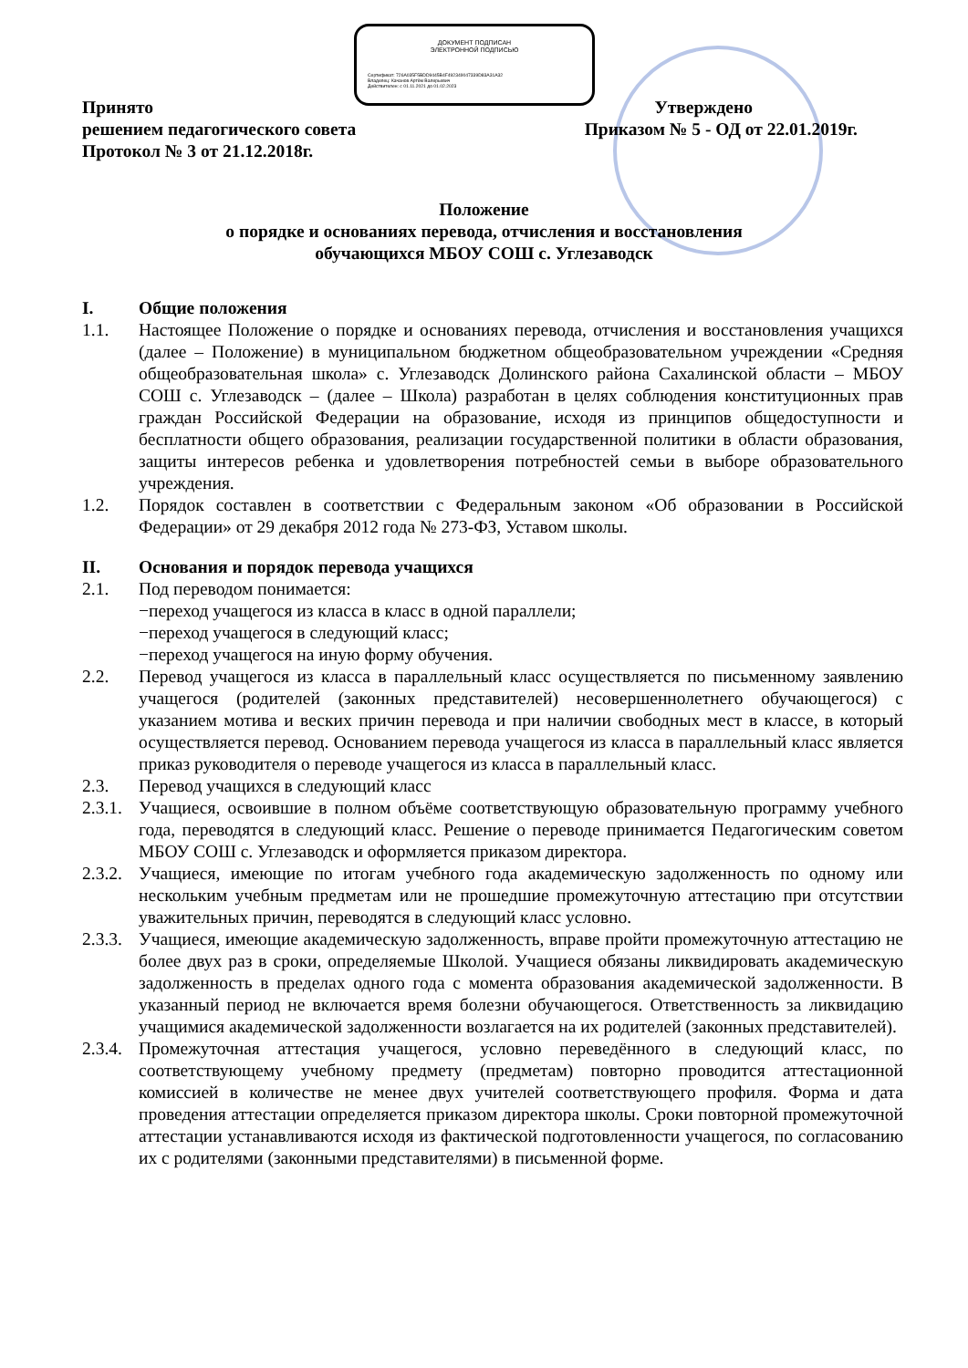ДОКУМЕНТ ПОДПИСАН
ЭЛЕКТРОННОЙ ПОДПИСЬЮ
Сертификат: 726A035F5BDD9445B4F492349047339D83A31A32
Владелец: Качанов Артём Валерьевич
Действителен: с 01.11.2021 до 01.02.2023
Принято Утверждено
решением педагогического совета Приказом № 5 - ОД от 22.01.2019г.
Протокол № 3 от 21.12.2018г.
Положение
о порядке и основаниях перевода, отчисления и восстановления
обучающихся МБОУ СОШ с. Углезаводск
I. Общие положения
1.1. Настоящее Положение о порядке и основаниях перевода, отчисления и восстановления учащихся (далее – Положение) в муниципальном бюджетном общеобразовательном учреждении «Средняя общеобразовательная школа» с. Углезаводск Долинского района Сахалинской области – МБОУ СОШ с. Углезаводск – (далее – Школа) разработан в целях соблюдения конституционных прав граждан Российской Федерации на образование, исходя из принципов общедоступности и бесплатности общего образования, реализации государственной политики в области образования, защиты интересов ребенка и удовлетворения потребностей семьи в выборе образовательного учреждения.
1.2. Порядок составлен в соответствии с Федеральным законом «Об образовании в Российской Федерации» от 29 декабря 2012 года № 273-ФЗ, Уставом школы.
II. Основания и порядок перевода учащихся
2.1. Под переводом понимается:
−переход учащегося из класса в класс в одной параллели;
−переход учащегося в следующий класс;
−переход учащегося на иную форму обучения.
2.2. Перевод учащегося из класса в параллельный класс осуществляется по письменному заявлению учащегося (родителей (законных представителей) несовершеннолетнего обучающегося) с указанием мотива и веских причин перевода и при наличии свободных мест в классе, в который осуществляется перевод. Основанием перевода учащегося из класса в параллельный класс является приказ руководителя о переводе учащегося из класса в параллельный класс.
2.3. Перевод учащихся в следующий класс
2.3.1. Учащиеся, освоившие в полном объёме соответствующую образовательную программу учебного года, переводятся в следующий класс. Решение о переводе принимается Педагогическим советом МБОУ СОШ с. Углезаводск и оформляется приказом директора.
2.3.2. Учащиеся, имеющие по итогам учебного года академическую задолженность по одному или нескольким учебным предметам или не прошедшие промежуточную аттестацию при отсутствии уважительных причин, переводятся в следующий класс условно.
2.3.3. Учащиеся, имеющие академическую задолженность, вправе пройти промежуточную аттестацию не более двух раз в сроки, определяемые Школой. Учащиеся обязаны ликвидировать академическую задолженность в пределах одного года с момента образования академической задолженности. В указанный период не включается время болезни обучающегося. Ответственность за ликвидацию учащимися академической задолженности возлагается на их родителей (законных представителей).
2.3.4. Промежуточная аттестация учащегося, условно переведённого в следующий класс, по соответствующему учебному предмету (предметам) повторно проводится аттестационной комиссией в количестве не менее двух учителей соответствующего профиля. Форма и дата проведения аттестации определяется приказом директора школы. Сроки повторной промежуточной аттестации устанавливаются исходя из фактической подготовленности учащегося, по согласованию их с родителями (законными представителями) в письменной форме.